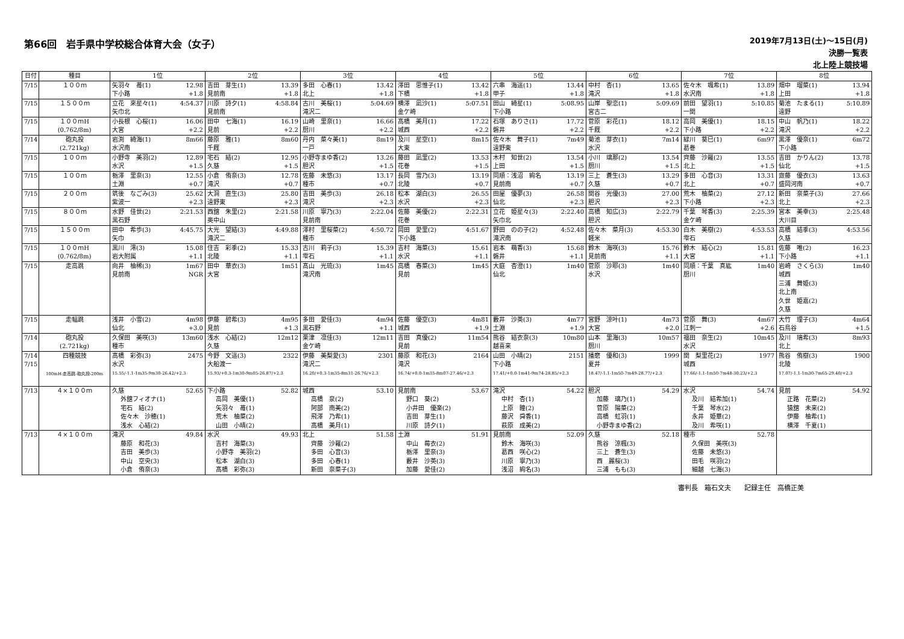第66回　岩手県中学校総合体育大会（女子）
2019年7月13日(土)～15日(月)
決勝一覧表
北上陸上競技場
| 日付 | 種目 | 1位 | 2位 | 3位 | 4位 | 5位 | 6位 | 7位 | 8位 |
| --- | --- | --- | --- | --- | --- | --- | --- | --- | --- |
| 7/15 | １００ｍ | 矢羽々 苺(1) 12.98 下小路 +1.8 | 吉田 芽生(1) 13.39 見前南 +1.8 | 多田 心春(1) 13.42 北上 +1.8 | 澤田 思惟子(1) 13.42 下橋 +1.8 | 六串 海遥(1) 13.44 甲子 +1.8 | 中村 杏(1) 13.65 滝沢 +1.8 | 佐々木 颯希(1) 13.89 水沢南 +1.8 | 畑中 瑠菜(1) 13.94 上田 +1.8 |
| 7/15 | １５００ｍ | 立花 來星々(1) 4:54.37 矢巾北 | 川原 詩夕(1) 4:58.84 見前南 | 古川 美桜(1) 5:04.69 滝沢二 | 横澤 凪沙(1) 5:07.51 金ケ崎 | 田山 綺星(1) 5:08.95 下小路 | 山岸 聖恋(1) 5:09.69 宮古二 | 前田 望羽(1) 5:10.85 一関 | 菊池 たまる(1) 5:10.89 遠野 |
| 7/15 | １００ｍH (0.762/8m) | 小長根 心桜(1) 16.06 大宮 +2.2 | 田中 七海(1) 16.19 見前 +2.2 | 山崎 里奈(1) 16.66 厨川 +2.2 | 髙橋 美月(1) 17.22 城西 +2.2 | 石塚 ありさ(1) 17.72 磐井 +2.2 | 菅原 彩花(1) 18.12 千厩 +2.2 | 高岡 美優(1) 18.15 下小路 +2.2 | 中山 帆乃(1) 18.22 滝沢 +2.2 |
| 7/14 | 砲丸投 (2.721kg) | 岩渕 綺海(1) 8m66 水沢南 | 藤原 雅(1) 8m60 千厩 | 丹内 菜々美(1) 8m19 一戸 | 及川 星空(1) 8m15 大東 | 佐々木 舞子(1) 7m49 遠野東 | 菊池 芽衣(1) 7m14 水沢 | 緑川 葵巳(1) 6m97 葛巻 | 黒澤 優奈(1) 6m72 下小路 |
| 7/15 | １００ｍ | 小野寺 美羽(2) 12.89 水沢 +1.5 | 宅石 結(2) 12.95 久慈 +1.5 | 小野寺まゆ香(2) 13.26 胆沢 +1.5 | 藤田 凪里(2) 13.53 花巻 +1.5 | 木村 知世(2) 13.54 上田 +1.5 | 小川 璃那(2) 13.54 厨川 +1.5 | 齊藤 沙羅(2) 13.55 北上 +1.5 | 吉田 かりん(2) 13.78 仙北 +1.5 |
| 7/15 | １００ｍ | 栃澤 里奈(3) 12.55 土淵 +0.7 | 小倉 侑奈(3) 12.78 滝沢 +0.7 | 佐藤 未悠(3) 13.17 種市 +0.7 | 長岡 雪乃(3) 13.19 北陵 +0.7 | 同順：浅沼 絢名 13.19 見前南 +0.7 | 三上 蒼生(3) 13.29 久慈 +0.7 | 多田 心音(3) 13.31 北上 +0.7 | 齋藤 優衣(3) 13.63 盛岡河南 +0.7 |
| 7/15 | ２００ｍ | 筑後 なごみ(3) 25.62 紫波一 +2.3 | 大洞 直生(3) 25.80 遠野東 +2.3 | 吉田 美歩(3) 26.18 滝沢 +2.3 | 松本 湖白(3) 26.55 水沢 +2.3 | 田屋 優夢(3) 26.58 仙北 +2.3 | 関谷 光優(3) 27.00 胆沢 +2.3 | 荒木 柚菜(2) 27.12 下小路 +2.3 | 新田 奈菜子(3) 27.66 北上 +2.3 |
| 7/15 | ８００ｍ | 水野 佳世(2) 2:21.53 黒石野 | 西舘 朱里(2) 2:21.58 奥中山 | 川原 寧乃(3) 2:22.04 見前南 | 佐藤 美優(2) 2:22.31 花巻 | 立花 姫星々(3) 2:22.40 矢巾北 | 高橋 知広(3) 2:22.79 胆沢 | 千葉 琴香(3) 2:25.39 金ケ崎 | 宮本 美幸(3) 2:25.48 大川目 |
| 7/15 | １５００ｍ | 田中 希歩(3) 4:45.75 矢巾 | 大光 望結(3) 4:49.88 滝沢二 | 澤村 里桜菜(2) 4:50.72 種市 | 岡田 愛里(2) 4:51.67 下小路 | 野田 のの子(2) 4:52.48 滝沢南 | 佐々木 菜月(3) 4:53.30 軽米 | 白木 美樹(2) 4:53.53 雫石 | 高橋 結季(3) 4:53.56 久慈 |
| 7/15 | １００ｍH (0.762/8m) | 黒川 澪(3) 15.08 岩大附属 +1.1 | 住吉 彩季(2) 15.33 北陵 +1.1 | 古川 莉子(3) 15.39 雫石 +1.1 | 吉村 海菜(3) 15.61 水沢 +1.1 | 岩本 萌香(3) 15.68 磐井 +1.1 | 鈴木 海咲(3) 15.76 見前南 +1.1 | 鈴木 結心(2) 15.81 大宮 +1.1 | 佐藤 唯(2) 16.23 下小路 +1.1 |
| 7/15 | 走高跳 | 向井 柚稀(3) 1m67 見前南 NGR | 田中 華衣(3) 1m51 大宮 | 髙山 光琉(3) 1m45 滝沢南 | 高橋 春菜(3) 1m45 見前 | 大庭 杏澄(1) 1m40 仙北 | 菅原 沙耶(3) 1m40 水沢 | 同順：千葉 真紘 1m40 厨川 | 岩崎 さくら(3) 1m40 城西 三浦 舞姫(3) 北上南 久世 姫嘉(2) 久慈 |
| 7/15 | 走幅跳 | 浅井 小雪(2) 4m98 仙北 +3.0 | 伊藤 碧希(3) 4m95 見前 +1.3 | 多田 愛佳(3) 4m94 黒石野 +1.1 | 佐藤 優空(3) 4m81 城西 +1.9 | 藪井 沙英(3) 4m77 土淵 +1.9 | 宮野 涼叶(1) 4m73 大宮 +2.0 | 菅原 舞(3) 4m67 江刺一 +2.6 | 大竹 理子(3) 4m64 石鳥谷 +1.5 |
| 7/14 | 砲丸投 (2.721kg) | 久保田 美咲(3) 13m60 種市 | 浅水 心結(2) 12m12 久慈 | 栗津 凛佳(3) 12m11 金ケ崎 | 吉田 真優(2) 11m54 見前 | 熊谷 結衣奈(3) 10m80 越喜来 | 山本 里海(3) 10m57 厨川 | 福田 奈生(2) 10m45 水沢 | 及川 瑞希(3) 8m93 北上 |
| 7/14 7/15 | 四種競技 100mH-走高跳-砲丸投-200m | 髙橋 彩弥(3) 2475 水沢 15.55/-1.1-1m35-9m30-26.42/+2.3 | 今野 文遥(3) 2322 大船渡一 15.93/+0.3-1m30-9m05-26.87/+2.3 | 伊藤 美梨愛(3) 2301 滝沢二 16.20/+0.3-1m35-8m31-26.76/+2.3 | 藤原 和花(3) 2164 滝沢 16.74/+0.0-1m35-8m07-27.46/+2.3 | 山田 小晴(2) 2151 下小路 17.41/+0.0-1m41-9m74-28.85/+2.3 | 播磨 優和(3) 1999 夏井 18.47/-1.1-1m50-7m49-28.77/+2.3 | 関 梨里花(2) 1977 城西 17.66/-1.1-1m50-7m48-30.23/+2.3 | 熊谷 侑樹(3) 1900 北陵 17.07/-1.1-1m30-7m65-29.40/+2.3 |
| 7/13 | ４×１００ｍ | 久慈 52.65 外舘フィオナ(1) 宅石 結(2) 佐々木 沙穂(1) 浅水 心結(2) | 下小路 52.82 高岡 美優(1) 矢羽々 苺(1) 荒木 柚菜(2) 山田 小晴(2) | 城西 53.10 高橋 泉(2) 阿部 南美(2) 飛澤 乃希(1) 髙橋 美月(1) | 見前南 53.67 野口 葵(2) 小井田 優楽(2) 吉田 芽生(1) 川原 詩夕(1) | 滝沢 54.22 中村 杏(1) 上原 瞳(2) 藤沢 舜香(1) 萩原 成美(2) | 胆沢 54.29 加藤 璃乃(1) 菅原 陽菜(2) 高橋 虹羽(1) 小野寺まゆ香(2) | 水沢 54.74 及川 結希加(1) 千葉 琴水(2) 永井 姫華(2) 及川 希咲(1) | 見前 54.92 正路 花菜(2) 猿舘 未来(2) 伊藤 柚希(1) 横澤 千夏(1) |
| 7/13 | ４×１００ｍ | 滝沢 49.84 藤原 和花(3) 吉田 美歩(3) 中山 空央(3) 小倉 侑奈(3) | 水沢 49.93 吉村 海菜(3) 小野寺 美羽(2) 松本 湖白(3) 髙橋 彩弥(3) | 北上 51.58 齊藤 沙羅(2) 多田 心音(3) 多田 心春(1) 新田 奈菜子(3) | 土淵 51.91 中山 莓衣(2) 栃澤 里奈(3) 藪井 沙英(3) 加藤 愛佳(2) | 見前南 52.09 鈴木 海咲(3) 葛西 咲心(2) 川原 寧乃(3) 浅沼 絢名(3) | 久慈 52.18 熊谷 涼楓(3) 三上 蒼生(3) 西 麗桜(3) 三浦 もも(3) | 種市 52.78 久保田 美咲(3) 佐藤 未悠(3) 田毛 咲羽(2) 細越 七海(3) | |
審判長　箱石文夫　　記録主任　高橋正美